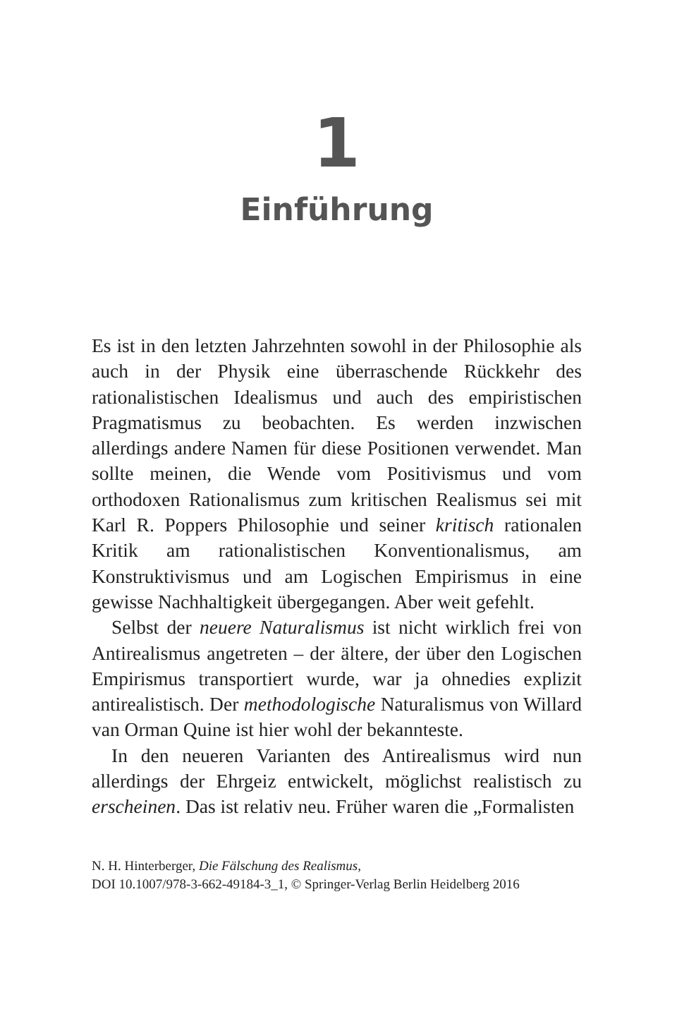1
Einführung
Es ist in den letzten Jahrzehnten sowohl in der Philosophie als auch in der Physik eine überraschende Rückkehr des rationalistischen Idealismus und auch des empiristischen Pragmatismus zu beobachten. Es werden inzwischen allerdings andere Namen für diese Positionen verwendet. Man sollte meinen, die Wende vom Positivismus und vom orthodoxen Rationalismus zum kritischen Realismus sei mit Karl R. Poppers Philosophie und seiner kritisch rationalen Kritik am rationalistischen Konventionalismus, am Konstruktivismus und am Logischen Empirismus in eine gewisse Nachhaltigkeit übergegangen. Aber weit gefehlt.
Selbst der neuere Naturalismus ist nicht wirklich frei von Antirealismus angetreten – der ältere, der über den Logischen Empirismus transportiert wurde, war ja ohnedies explizit antirealistisch. Der methodologische Naturalismus von Willard van Orman Quine ist hier wohl der bekannteste.
In den neueren Varianten des Antirealismus wird nun allerdings der Ehrgeiz entwickelt, möglichst realistisch zu erscheinen. Das ist relativ neu. Früher waren die „Formalisten
N. H. Hinterberger, Die Fälschung des Realismus,
DOI 10.1007/978-3-662-49184-3_1, © Springer-Verlag Berlin Heidelberg 2016